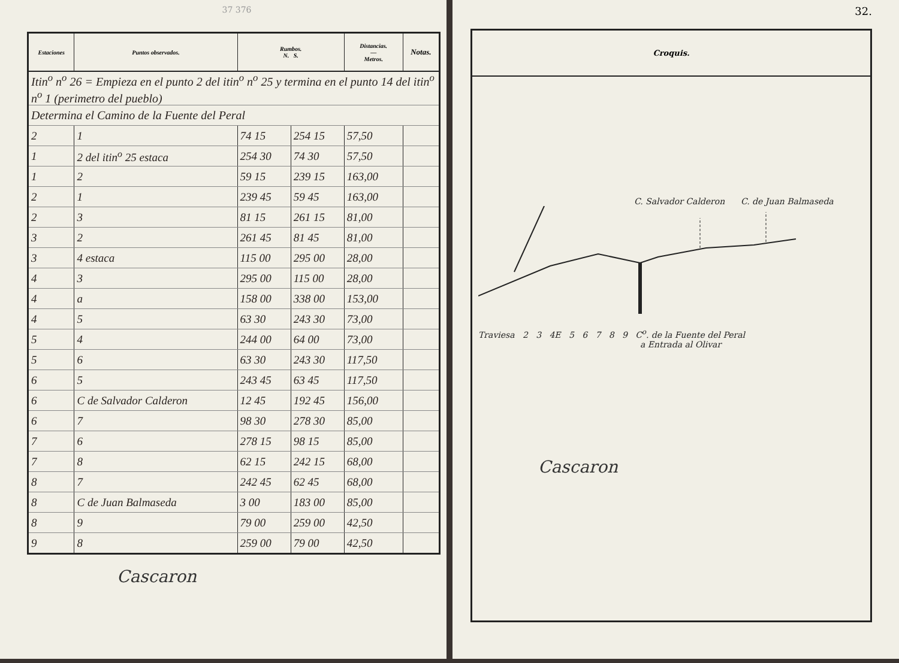37 376
| Estaciones | Puntos observados. | Rumbos. N. S. | | Distancias. — Metros. | Notas. |
| --- | --- | --- | --- | --- | --- |
| Itin<sup>o</sup> n<sup>o</sup> 26 = Empieza en el punto 2 del itin<sup>o</sup> n<sup>o</sup> 25 y termina en el punto 14 del itin<sup>o</sup> n<sup>o</sup> 1 (perimetro del pueblo) | | | | | |
| Determina el Camino de la Fuente del Peral | | | | | |
| 2 | 1 | 74 15 | 254 15 | 57,50 | |
| 1 | 2 del itin<sup>o</sup> 25 estaca | 254 30 | 74 30 | 57,50 | |
| 1 | 2 | 59 15 | 239 15 | 163,00 | |
| 2 | 1 | 239 45 | 59 45 | 163,00 | |
| 2 | 3 | 81 15 | 261 15 | 81,00 | |
| 3 | 2 | 261 45 | 81 45 | 81,00 | |
| 3 | 4 estaca | 115 00 | 295 00 | 28,00 | |
| 4 | 3 | 295 00 | 115 00 | 28,00 | |
| 4 | a | 158 00 | 338 00 | 153,00 | |
| 4 | 5 | 63 30 | 243 30 | 73,00 | |
| 5 | 4 | 244 00 | 64 00 | 73,00 | |
| 5 | 6 | 63 30 | 243 30 | 117,50 | |
| 6 | 5 | 243 45 | 63 45 | 117,50 | |
| 6 | C de Salvador Calderon | 12 45 | 192 45 | 156,00 | |
| 6 | 7 | 98 30 | 278 30 | 85,00 | |
| 7 | 6 | 278 15 | 98 15 | 85,00 | |
| 7 | 8 | 62 15 | 242 15 | 68,00 | |
| 8 | 7 | 242 45 | 62 45 | 68,00 | |
| 8 | C de Juan Balmaseda | 3 00 | 183 00 | 85,00 | |
| 8 | 9 | 79 00 | 259 00 | 42,50 | |
| 9 | 8 | 259 00 | 79 00 | 42,50 | |
Cascaron
32.
Croquis.
C. Salvador Calderon C. de Juan Balmaseda
Traviesa 2 3 4E 5 6 7 8 9 C<sup>o</sup>. de la Fuente del Peral
a Entrada al Olivar
Cascaron